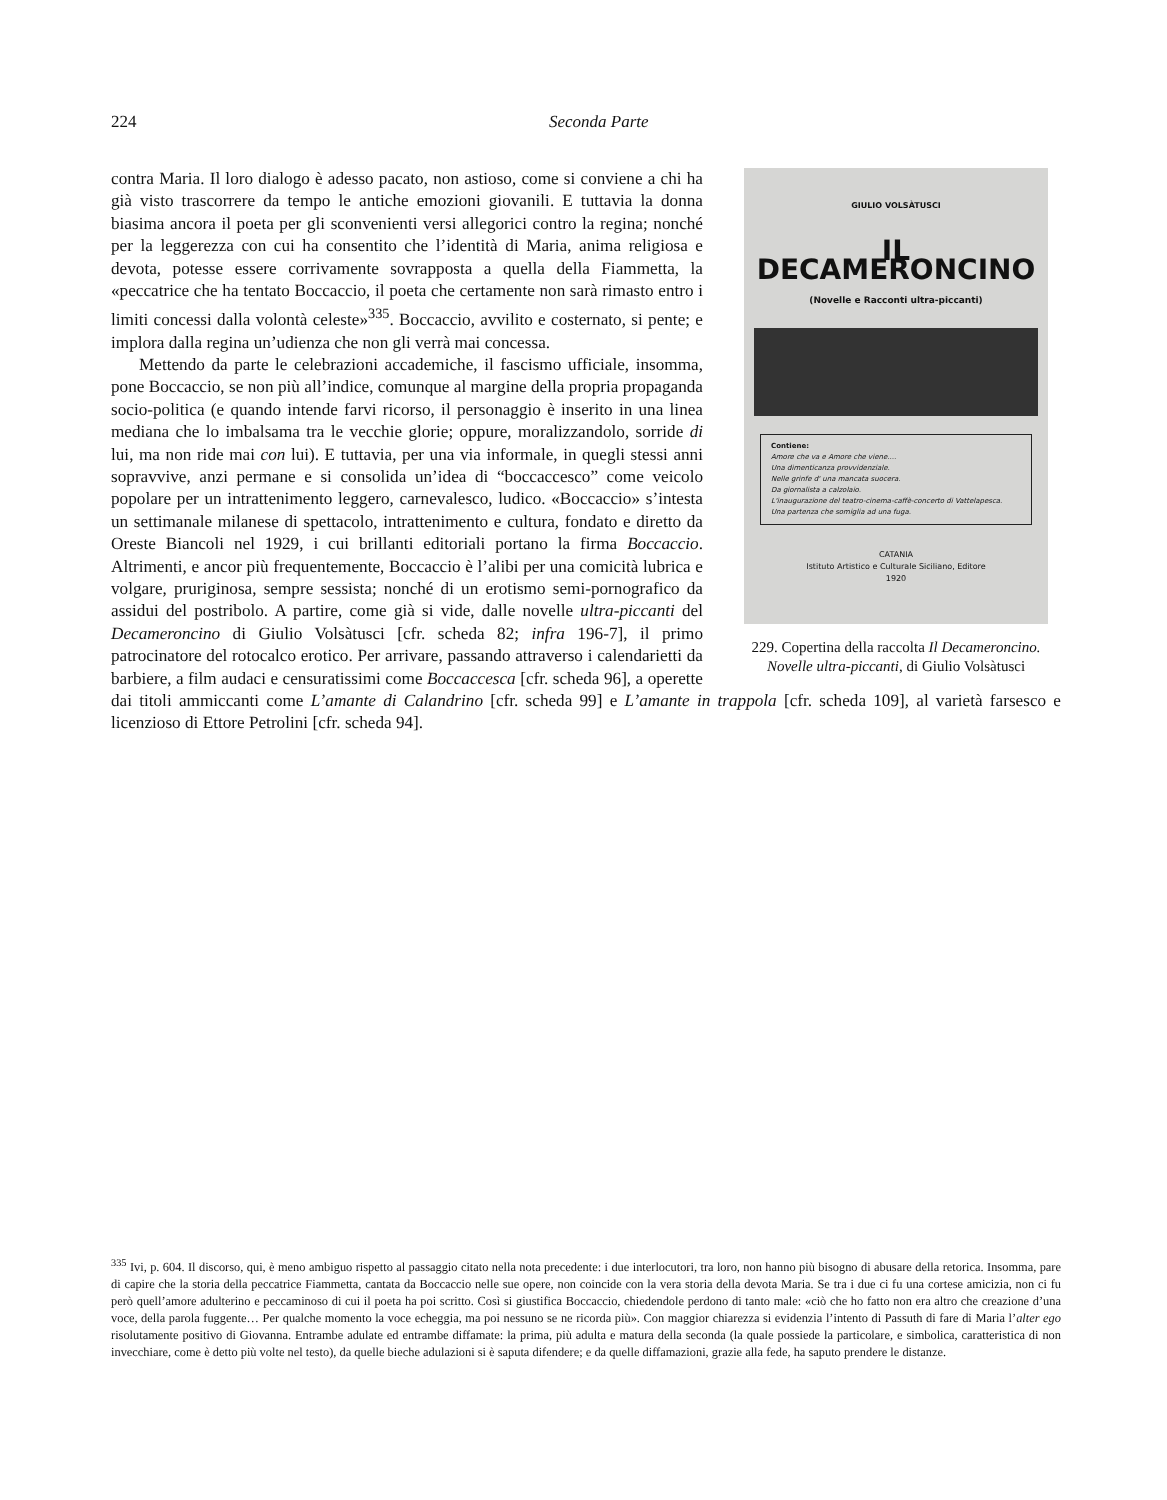224
Seconda Parte
GIULIO VOLSÀTUSCI
IL DECAMERONCINO
(Novelle e Racconti ultra-piccanti)
Contiene:
Amore che va e Amore che viene....
Una dimenticanza provvidenziale.
Nelle grinfe d' una mancata suocera.
Da giornalista a calzolaio.
L'inaugurazione del teatro-cinema-caffè-concerto di Vattelapesca.
Una partenza che somiglia ad una fuga.
CATANIA
Istituto Artistico e Culturale Siciliano, Editore
1920
229. Copertina della raccolta Il Decameroncino. Novelle ultra-piccanti, di Giulio Volsàtusci
contra Maria. Il loro dialogo è adesso pacato, non astioso, come si conviene a chi ha già visto trascorrere da tempo le antiche emozioni giovanili. E tuttavia la donna biasima ancora il poeta per gli sconvenienti versi allegorici contro la regina; nonché per la leggerezza con cui ha consentito che l’identità di Maria, anima religiosa e devota, potesse essere corrivamente sovrapposta a quella della Fiammetta, la «peccatrice che ha tentato Boccaccio, il poeta che certamente non sarà rimasto entro i limiti concessi dalla volontà celeste»<sup>335</sup>. Boccaccio, avvilito e costernato, si pente; e implora dalla regina un’udienza che non gli verrà mai concessa.
Mettendo da parte le celebrazioni accademiche, il fascismo ufficiale, insomma, pone Boccaccio, se non più all’indice, comunque al margine della propria propaganda socio-politica (e quando intende farvi ricorso, il personaggio è inserito in una linea mediana che lo imbalsama tra le vecchie glorie; oppure, moralizzandolo, sorride di lui, ma non ride mai con lui). E tuttavia, per una via informale, in quegli stessi anni sopravvive, anzi permane e si consolida un’idea di “boccaccesco” come veicolo popolare per un intrattenimento leggero, carnevalesco, ludico. «Boccaccio» s’intesta un settimanale milanese di spettacolo, intrattenimento e cultura, fondato e diretto da Oreste Biancoli nel 1929, i cui brillanti editoriali portano la firma Boccaccio. Altrimenti, e ancor più frequentemente, Boccaccio è l’alibi per una comicità lubrica e volgare, pruriginosa, sempre sessista; nonché di un erotismo semi-pornografico da assidui del postribolo. A partire, come già si vide, dalle novelle ultra-piccanti del Decameroncino di Giulio Volsàtusci [cfr. scheda 82; infra 196-7], il primo patrocinatore del rotocalco erotico. Per arrivare, passando attraverso i calendarietti da barbiere, a film audaci e censuratissimi come Boccaccesca [cfr. scheda 96], a operette dai titoli ammiccanti come L’amante di Calandrino [cfr. scheda 99] e L’amante in trappola [cfr. scheda 109], al varietà farsesco e licenzioso di Ettore Petrolini [cfr. scheda 94].
<sup>335</sup> Ivi, p. 604. Il discorso, qui, è meno ambiguo rispetto al passaggio citato nella nota precedente: i due interlocutori, tra loro, non hanno più bisogno di abusare della retorica. Insomma, pare di capire che la storia della peccatrice Fiammetta, cantata da Boccaccio nelle sue opere, non coincide con la vera storia della devota Maria. Se tra i due ci fu una cortese amicizia, non ci fu però quell’amore adulterino e peccaminoso di cui il poeta ha poi scritto. Così si giustifica Boccaccio, chiedendole perdono di tanto male: «ciò che ho fatto non era altro che creazione d’una voce, della parola fuggente… Per qualche momento la voce echeggia, ma poi nessuno se ne ricorda più». Con maggior chiarezza si evidenzia l’intento di Passuth di fare di Maria l’alter ego risolutamente positivo di Giovanna. Entrambe adulate ed entrambe diffamate: la prima, più adulta e matura della seconda (la quale possiede la particolare, e simbolica, caratteristica di non invecchiare, come è detto più volte nel testo), da quelle bieche adulazioni si è saputa difendere; e da quelle diffamazioni, grazie alla fede, ha saputo prendere le distanze.